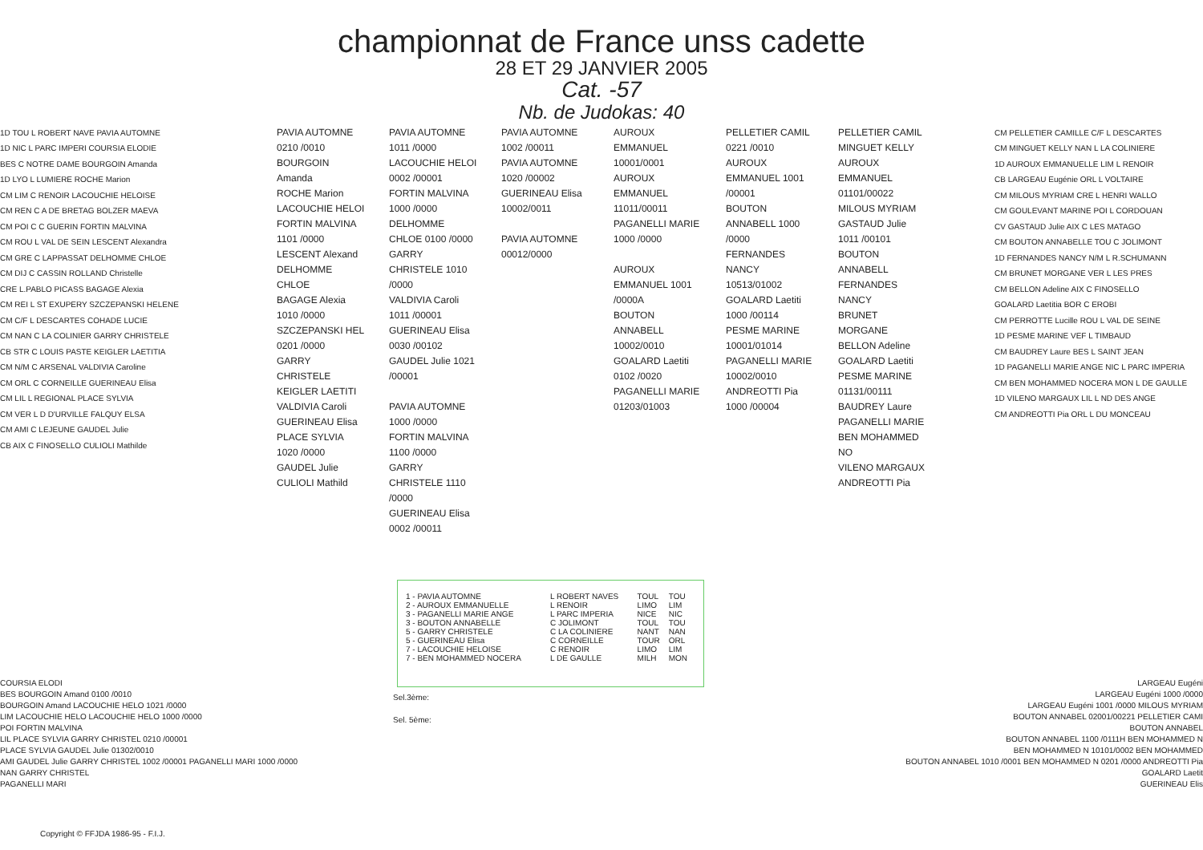championnat de France unss cadette
28 ET 29 JANVIER 2005
Cat. -57
Nb. de Judokas: 40
1D TOU L ROBERT NAVE PAVIA AUTOMNE
1D NIC L PARC IMPERI COURSIA ELODIE
BES C NOTRE DAME BOURGOIN Amanda
1D LYO L LUMIERE ROCHE Marion
CM LIM C RENOIR LACOUCHIE HELOISE
CM REN C A DE BRETAG BOLZER MAEVA
CM POI C C GUERIN FORTIN MALVINA
CM ROU L VAL DE SEIN LESCENT Alexandra
CM GRE C LAPPASSAT DELHOMME CHLOE
CM DIJ C CASSIN ROLLAND Christelle
CRE L.PABLO PICASS BAGAGE Alexia
CM REI L ST EXUPERY SZCZEPANSKI HELENE
CM C/F L DESCARTES COHADE LUCIE
CM NAN C LA COLINIER GARRY CHRISTELE
CB STR C LOUIS PASTE KEIGLER LAETITIA
CM N/M C ARSENAL VALDIVIA Caroline
CM ORL C CORNEILLE GUERINEAU Elisa
CM LIL L REGIONAL PLACE SYLVIA
CM VER L D D'URVILLE FALQUY ELSA
CM AMI C LEJEUNE GAUDEL Julie
CB AIX C FINOSELLO CULIOLI Mathilde
PAVIA AUTOMNE 0210 /0010
BOURGOIN Amanda
ROCHE Marion
LACOUCHIE HELOI
FORTIN MALVINA 1101 /0000
LESCENT Alexand
DELHOMME CHLOE
BAGAGE Alexia 1010 /0000
SZCZEPANSKI HEL 0201 /0000
GARRY CHRISTELE
KEIGLER LAETITI
VALDIVIA Caroli
GUERINEAU Elisa
PLACE SYLVIA 1020 /0000
GAUDEL Julie
CULIOLI Mathild
PAVIA AUTOMNE 1011 /0000
LACOUCHIE HELOI 0002 /00001
FORTIN MALVINA 1000 /0000
DELHOMME CHLOE 0100 /0000
GARRY CHRISTELE 1010 /0000
VALDIVIA Caroli 1011 /00001
GUERINEAU Elisa 0030 /00102
GAUDEL Julie 1021 /00001
PAVIA AUTOMNE 1000 /0000
FORTIN MALVINA 1100 /0000
GARRY CHRISTELE 1110 /0000
GUERINEAU Elisa 0002 /00011
PAVIA AUTOMNE 1002 /00011
PAVIA AUTOMNE 1020 /00002
GUERINEAU Elisa 10002/0011
PAVIA AUTOMNE 00012/0000
AUROUX EMMANUEL 10001/0001
AUROUX EMMANUEL 11011/00011
PAGANELLI MARIE 1000 /0000
AUROUX EMMANUEL 1001 /0000A
BOUTON ANNABELL 10002/0010
GOALARD Laetiti 0102 /0020
PAGANELLI MARIE 01203/01003
PELLETIER CAMIL 0221 /0010
AUROUX EMMANUEL 1001 /00001
BOUTON ANNABELL 1000 /0000
FERNANDES NANCY 10513/01002
GOALARD Laetiti 1000 /00114
PESME MARINE 10001/01014
PAGANELLI MARIE 10002/0010
ANDREOTTI Pia 1000 /00004
PELLETIER CAMIL
MINGUET KELLY
AUROUX EMMANUEL 01101/00022
MILOUS MYRIAM
GASTAUD Julie 1011 /00101
BOUTON ANNABELL
FERNANDES NANCY
BRUNET MORGANE
BELLON Adeline
GOALARD Laetiti
PESME MARINE 01131/00111
BAUDREY Laure
PAGANELLI MARIE
BEN MOHAMMED NO
VILENO MARGAUX
ANDREOTTI Pia
CM PELLETIER CAMILLE C/F L DESCARTES
CM MINGUET KELLY NAN L LA COLINIERE
1D AUROUX EMMANUELLE LIM L RENOIR
CB LARGEAU Eugénie ORL L VOLTAIRE
CM MILOUS MYRIAM CRE L HENRI WALLO
CM GOULEVANT MARINE POI L CORDOUAN
CV GASTAUD Julie AIX C LES MATAGO
CM BOUTON ANNABELLE TOU C JOLIMONT
1D FERNANDES NANCY N/M L R.SCHUMANN
CM BRUNET MORGANE VER L LES PRES
CM BELLON Adeline AIX C FINOSELLO
GOALARD Laetitia BOR C EROBI
CM PERROTTE Lucille ROU L VAL DE SEINE
1D PESME MARINE VEF L TIMBAUD
CM BAUDREY Laure BES L SAINT JEAN
1D PAGANELLI MARIE ANGE NIC L PARC IMPERIA
CM BEN MOHAMMED NOCERA MON L DE GAULLE
1D VILENO MARGAUX LIL L ND DES ANGE
CM ANDREOTTI Pia ORL L DU MONCEAU
| 1 - PAVIA AUTOMNE | L ROBERT NAVES | TOUL | TOU |
| 2 - AUROUX EMMANUELLE | L RENOIR | LIMO | LIM |
| 3 - PAGANELLI MARIE ANGE | L PARC IMPERIA | NICE | NIC |
| 3 - BOUTON ANNABELLE | C JOLIMONT | TOUL | TOU |
| 5 - GARRY CHRISTELE | C LA COLINIERE | NANT | NAN |
| 5 - GUERINEAU Elisa | C CORNEILLE | TOUR | ORL |
| 7 - LACOUCHIE HELOISE | C RENOIR | LIMO | LIM |
| 7 - BEN MOHAMMED NOCERA | L DE GAULLE | MILH | MON |
COURSIA ELODI
BES BOURGOIN Amand 0100 /0010
BOURGOIN Amand LACOUCHIE HELO 1021 /0000
LIM LACOUCHIE HELO LACOUCHIE HELO 1000 /0000
POI FORTIN MALVINA
LIL PLACE SYLVIA GARRY CHRISTEL 0210 /00001
PLACE SYLVIA GAUDEL Julie 01302/0010
AMI GAUDEL Julie GARRY CHRISTEL 1002 /00001 PAGANELLI MARI 1000 /0000
NAN GARRY CHRISTEL
PAGANELLI MARI
Sel.3ème:
Sel. 5ème:
LARGEAU Eugéni
LARGEAU Eugéni 1000 /0000
LARGEAU Eugéni 1001 /0000 MILOUS MYRIAM
BOUTON ANNABEL 02001/00221 PELLETIER CAMI
BOUTON ANNABEL
BOUTON ANNABEL 1100 /0111H BEN MOHAMMED N
BEN MOHAMMED N 10101/0002 BEN MOHAMMED
BOUTON ANNABEL 1010 /0001 BEN MOHAMMED N 0201 /0000 ANDREOTTI Pia
GOALARD Laetit
GUERINEAU Elis
Copyright © FFJDA 1986-95 - F.I.J.